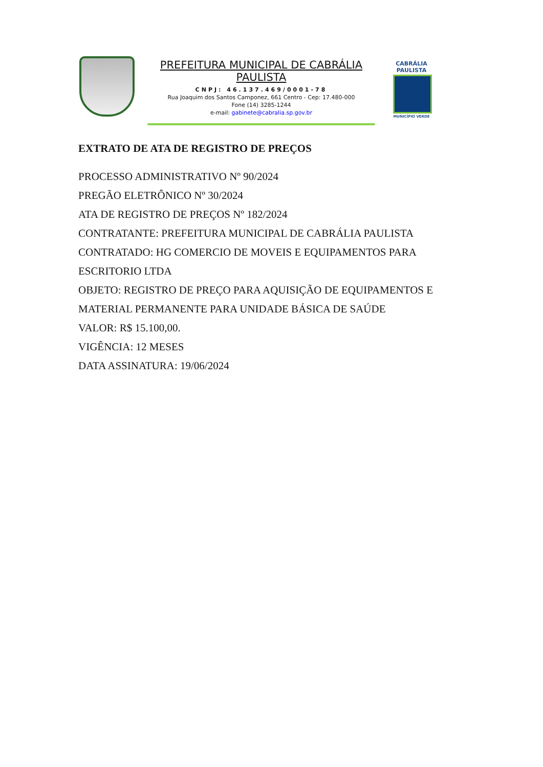PREFEITURA MUNICIPAL DE CABRÁLIA PAULISTA
CNPJ: 46.137.469/0001-78
Rua Joaquim dos Santos Camponez, 661 Centro - Cep: 17.480-000
Fone (14) 3285-1244
e-mail: gabinete@cabralia.sp.gov.br
CABRÁLIA
PAULISTA
MUNICÍPIO VERDE
EXTRATO DE ATA DE REGISTRO DE PREÇOS
PROCESSO ADMINISTRATIVO Nº 90/2024
PREGÃO ELETRÔNICO Nº 30/2024
ATA DE REGISTRO DE PREÇOS Nº 182/2024
CONTRATANTE: PREFEITURA MUNICIPAL DE CABRÁLIA PAULISTA
CONTRATADO: HG COMERCIO DE MOVEIS E EQUIPAMENTOS PARA ESCRITORIO LTDA
OBJETO: REGISTRO DE PREÇO PARA AQUISIÇÃO DE EQUIPAMENTOS E MATERIAL PERMANENTE PARA UNIDADE BÁSICA DE SAÚDE
VALOR: R$ 15.100,00.
VIGÊNCIA: 12 MESES
DATA ASSINATURA: 19/06/2024